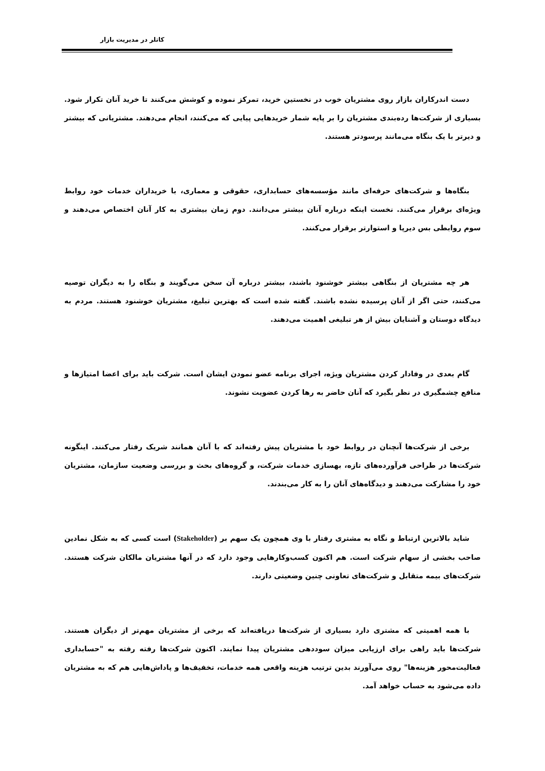کاتلر در مدیریت بازار
دست اندرکاران بازار روی مشتریان خوب در نخستین خرید، تمرکز نموده و کوشش می‌کنند تا خرید آنان تکرار شود. بسیاری از شرکت‌ها رده‌بندی مشتریان را بر پایه شمار خریدهایی پیایی که می‌کنند، انجام می‌دهند. مشتریانی که بیشتر و دیرتر با یک بنگاه می‌مانند پرسودتر هستند.
بنگاه‌ها و شرکت‌های حرفه‌ای مانند مؤسسه‌های حسابداری، حقوقی و معماری، با خریداران خدمات خود روابط ویژه‌ای برقرار می‌کنند. نخست اینکه درباره آنان بیشتر می‌دانند. دوم زمان بیشتری به کار آنان اختصاص می‌دهند و سوم روابطی بس دیرپا و استوارتر برقرار می‌کنند.
هر چه مشتریان از بنگاهی بیشتر خوشنود باشند، بیشتر درباره آن سخن می‌گویند و بنگاه را به دیگران توصیه می‌کنند، حتی اگر از آنان پرسیده نشده باشند. گفته شده است که بهترین تبلیغ، مشتریان خوشنود هستند. مردم به دیدگاه دوستان و آشنایان بیش از هر تبلیغی اهمیت می‌دهند.
گام بعدی در وفادار کردن مشتریان ویژه، اجرای برنامه عضو نمودن ایشان است. شرکت باید برای اعضا امتیازها و منافع چشمگیری در نظر بگیرد که آنان حاضر به رها کردن عضویت نشوند.
برخی از شرکت‌ها آنچنان در روابط خود با مشتریان پیش رفته‌اند که با آنان همانند شریک رفتار می‌کنند. اینگونه شرکت‌ها در طراحی فرآورده‌های تازه، بهسازی خدمات شرکت، و گروه‌های بحث و بررسی وضعیت سازمان، مشتریان خود را مشارکت می‌دهند و دیدگاه‌های آنان را به کار می‌بندند.
شاید بالاترین ارتباط و نگاه به مشتری رفتار با وی همچون یک سهم بر (Stakeholder) است کسی که به شکل نمادین صاحب بخشی از سهام شرکت است. هم اکنون کسب‌وکارهایی وجود دارد که در آنها مشتریان مالکان شرکت هستند. شرکت‌های بیمه متقابل و شرکت‌های تعاونی چنین وضعیتی دارند.
با همه اهمیتی که مشتری دارد بسیاری از شرکت‌ها دریافته‌اند که برخی از مشتریان مهم‌تر از دیگران هستند. شرکت‌ها باید راهی برای ارزیابی میزان سوددهی مشتریان پیدا نمایند. اکنون شرکت‌ها رفته رفته به "حسابداری فعالیت‌محور هزینه‌ها" روی می‌آورند بدین ترتیب هزینه واقعی همه خدمات، تخفیف‌ها و پاداش‌هایی هم که به مشتریان داده می‌شود به حساب خواهد آمد.